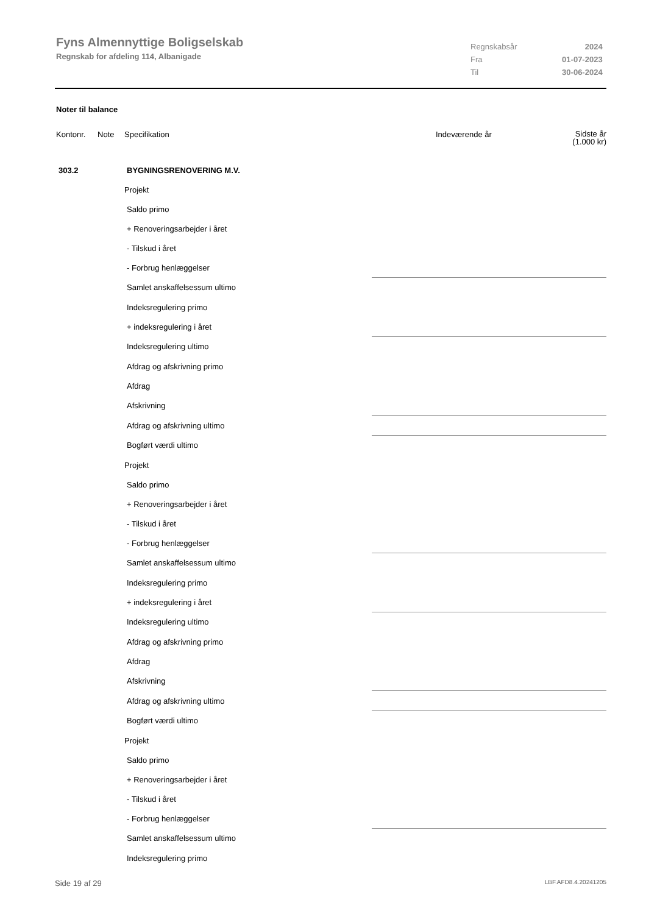Fyns Almennyttige Boligselskab
Regnskab for afdeling 114, Albanigade
| Regnskabsår | 2024 |
| Fra | 01-07-2023 |
| Til | 30-06-2024 |
Noter til balance
| Kontonr. | Note | Specifikation | Indeværende år | Sidste år (1.000 kr) |
| 303.2 | | BYGNINGSRENOVERING M.V. | | |
| | Projekt | | |
| | Saldo primo | | |
| | + Renoveringsarbejder i året | | |
| | - Tilskud i året | | |
| | - Forbrug henlæggelser | | |
| | Samlet anskaffelsessum ultimo | | |
| | Indeksregulering primo | | |
| | + indeksregulering i året | | |
| | Indeksregulering ultimo | | |
| | Afdrag og afskrivning primo | | |
| | Afdrag | | |
| | Afskrivning | | |
| | Afdrag og afskrivning ultimo | | |
| | Bogført værdi ultimo | | |
| | Projekt | | |
| | Saldo primo | | |
| | + Renoveringsarbejder i året | | |
| | - Tilskud i året | | |
| | - Forbrug henlæggelser | | |
| | Samlet anskaffelsessum ultimo | | |
| | Indeksregulering primo | | |
| | + indeksregulering i året | | |
| | Indeksregulering ultimo | | |
| | Afdrag og afskrivning primo | | |
| | Afdrag | | |
| | Afskrivning | | |
| | Afdrag og afskrivning ultimo | | |
| | Bogført værdi ultimo | | |
| | Projekt | | |
| | Saldo primo | | |
| | + Renoveringsarbejder i året | | |
| | - Tilskud i året | | |
| | - Forbrug henlæggelser | | |
| | Samlet anskaffelsessum ultimo | | |
| | Indeksregulering primo | | |
Side 19 af 29 LBF.AFD8.4.20241205